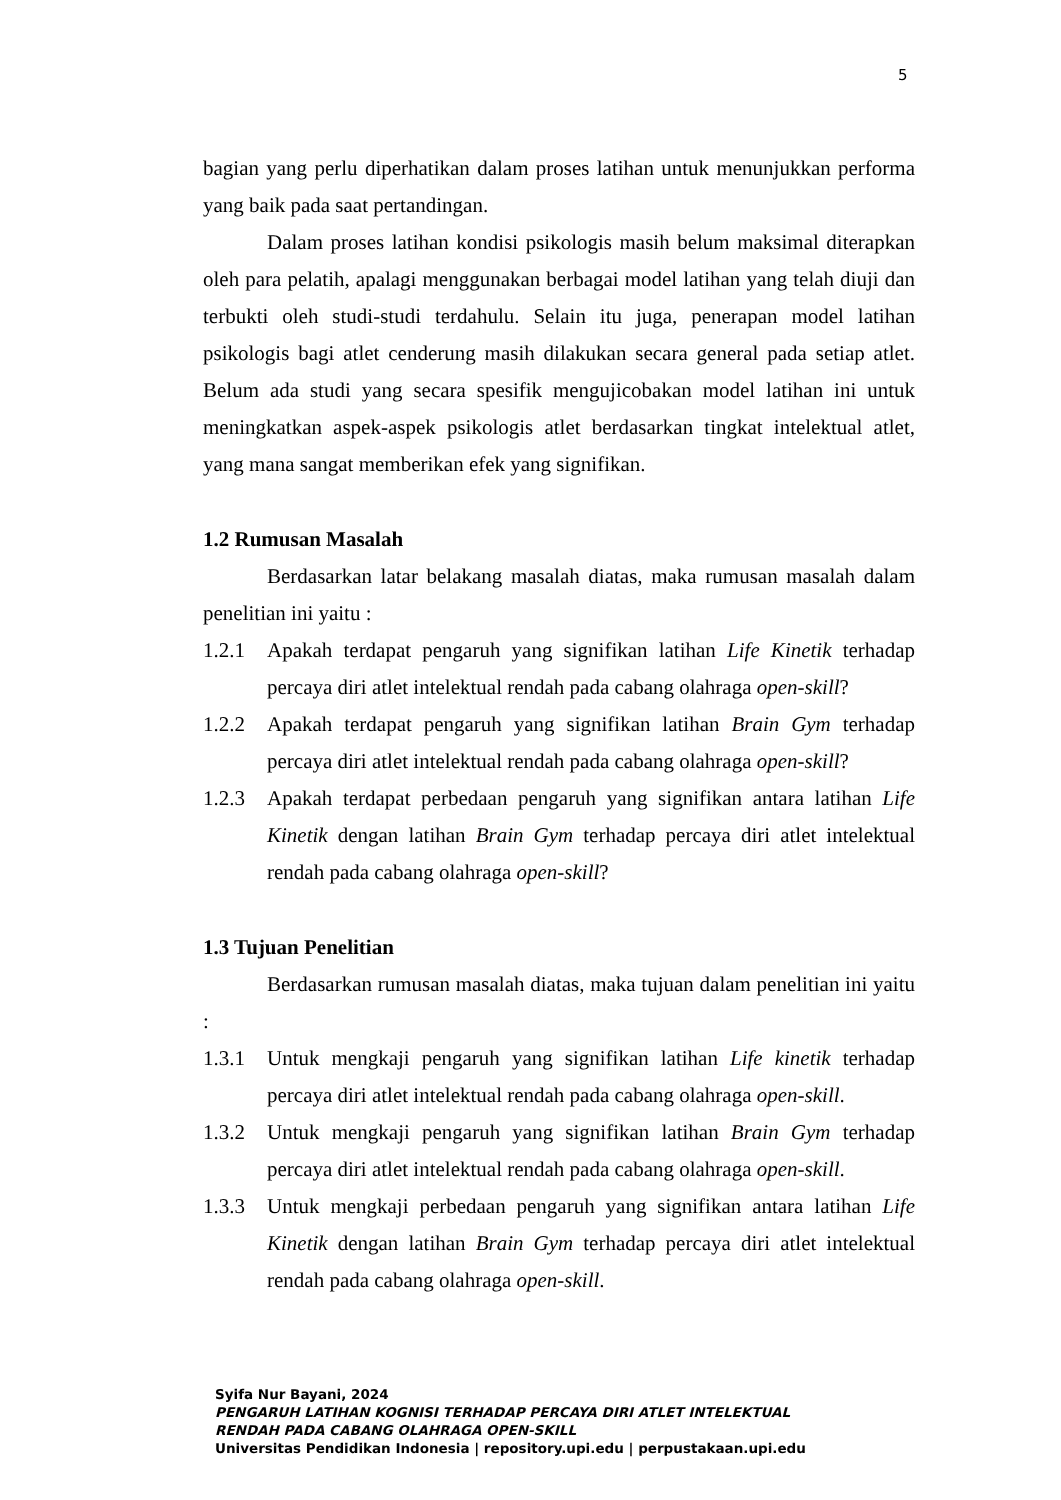5
bagian yang perlu diperhatikan dalam proses latihan untuk menunjukkan performa yang baik pada saat pertandingan.
Dalam proses latihan kondisi psikologis masih belum maksimal diterapkan oleh para pelatih, apalagi menggunakan berbagai model latihan yang telah diuji dan terbukti oleh studi-studi terdahulu. Selain itu juga, penerapan model latihan psikologis bagi atlet cenderung masih dilakukan secara general pada setiap atlet. Belum ada studi yang secara spesifik mengujicobakan model latihan ini untuk meningkatkan aspek-aspek psikologis atlet berdasarkan tingkat intelektual atlet, yang mana sangat memberikan efek yang signifikan.
1.2 Rumusan Masalah
Berdasarkan latar belakang masalah diatas, maka rumusan masalah dalam penelitian ini yaitu :
1.2.1 Apakah terdapat pengaruh yang signifikan latihan Life Kinetik terhadap percaya diri atlet intelektual rendah pada cabang olahraga open-skill?
1.2.2 Apakah terdapat pengaruh yang signifikan latihan Brain Gym terhadap percaya diri atlet intelektual rendah pada cabang olahraga open-skill?
1.2.3 Apakah terdapat perbedaan pengaruh yang signifikan antara latihan Life Kinetik dengan latihan Brain Gym terhadap percaya diri atlet intelektual rendah pada cabang olahraga open-skill?
1.3 Tujuan Penelitian
Berdasarkan rumusan masalah diatas, maka tujuan dalam penelitian ini yaitu :
1.3.1 Untuk mengkaji pengaruh yang signifikan latihan Life kinetik terhadap percaya diri atlet intelektual rendah pada cabang olahraga open-skill.
1.3.2 Untuk mengkaji pengaruh yang signifikan latihan Brain Gym terhadap percaya diri atlet intelektual rendah pada cabang olahraga open-skill.
1.3.3 Untuk mengkaji perbedaan pengaruh yang signifikan antara latihan Life Kinetik dengan latihan Brain Gym terhadap percaya diri atlet intelektual rendah pada cabang olahraga open-skill.
Syifa Nur Bayani, 2024
PENGARUH LATIHAN KOGNISI TERHADAP PERCAYA DIRI ATLET INTELEKTUAL
RENDAH PADA CABANG OLAHRAGA OPEN-SKILL
Universitas Pendidikan Indonesia | repository.upi.edu | perpustakaan.upi.edu